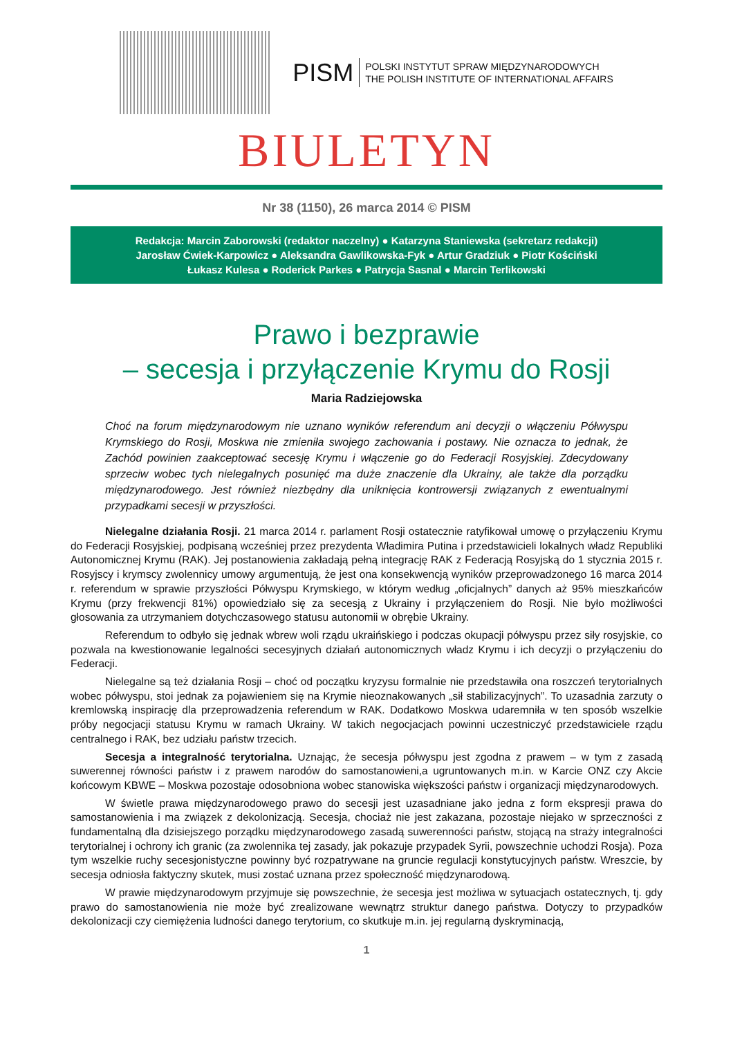PISM
POLSKI INSTYTUT SPRAW MIĘDZYNARODOWYCH
THE POLISH INSTITUTE OF INTERNATIONAL AFFAIRS
BIULETYN
Nr 38 (1150), 26 marca 2014 © PISM
Redakcja: Marcin Zaborowski (redaktor naczelny) ● Katarzyna Staniewska (sekretarz redakcji)
Jarosław Ćwiek-Karpowicz ● Aleksandra Gawlikowska-Fyk ● Artur Gradziuk ● Piotr Kościński
Łukasz Kulesa ● Roderick Parkes ● Patrycja Sasnal ● Marcin Terlikowski
Prawo i bezprawie
– secesja i przyłączenie Krymu do Rosji
Maria Radziejowska
Choć na forum międzynarodowym nie uznano wyników referendum ani decyzji o włączeniu Półwyspu Krymskiego do Rosji, Moskwa nie zmieniła swojego zachowania i postawy. Nie oznacza to jednak, że Zachód powinien zaakceptować secesję Krymu i włączenie go do Federacji Rosyjskiej. Zdecydowany sprzeciw wobec tych nielegalnych posunięć ma duże znaczenie dla Ukrainy, ale także dla porządku międzynarodowego. Jest również niezbędny dla uniknięcia kontrowersji związanych z ewentualnymi przypadkami secesji w przyszłości.
Nielegalne działania Rosji. 21 marca 2014 r. parlament Rosji ostatecznie ratyfikował umowę o przyłączeniu Krymu do Federacji Rosyjskiej, podpisaną wcześniej przez prezydenta Władimira Putina i przedstawicieli lokalnych władz Republiki Autonomicznej Krymu (RAK). Jej postanowienia zakładają pełną integrację RAK z Federacją Rosyjską do 1 stycznia 2015 r. Rosyjscy i krymscy zwolennicy umowy argumentują, że jest ona konsekwencją wyników przeprowadzonego 16 marca 2014 r. referendum w sprawie przyszłości Półwyspu Krymskiego, w którym według „oficjalnych” danych aż 95% mieszkańców Krymu (przy frekwencji 81%) opowiedziało się za secesją z Ukrainy i przyłączeniem do Rosji. Nie było możliwości głosowania za utrzymaniem dotychczasowego statusu autonomii w obrębie Ukrainy.
Referendum to odbyło się jednak wbrew woli rządu ukraińskiego i podczas okupacji półwyspu przez siły rosyjskie, co pozwala na kwestionowanie legalności secesyjnych działań autonomicznych władz Krymu i ich decyzji o przyłączeniu do Federacji.
Nielegalne są też działania Rosji – choć od początku kryzysu formalnie nie przedstawiła ona roszczeń terytorialnych wobec półwyspu, stoi jednak za pojawieniem się na Krymie nieoznakowanych „sił stabilizacyjnych”. To uzasadnia zarzuty o kremlowską inspirację dla przeprowadzenia referendum w RAK. Dodatkowo Moskwa udaremniła w ten sposób wszelkie próby negocjacji statusu Krymu w ramach Ukrainy. W takich negocjacjach powinni uczestniczyć przedstawiciele rządu centralnego i RAK, bez udziału państw trzecich.
Secesja a integralność terytorialna. Uznając, że secesja półwyspu jest zgodna z prawem – w tym z zasadą suwerennej równości państw i z prawem narodów do samostanowieni,a ugruntowanych m.in. w Karcie ONZ czy Akcie końcowym KBWE – Moskwa pozostaje odosobniona wobec stanowiska większości państw i organizacji międzynarodowych.
W świetle prawa międzynarodowego prawo do secesji jest uzasadniane jako jedna z form ekspresji prawa do samostanowienia i ma związek z dekolonizacją. Secesja, chociaż nie jest zakazana, pozostaje niejako w sprzeczności z fundamentalną dla dzisiejszego porządku międzynarodowego zasadą suwerenności państw, stojącą na straży integralności terytorialnej i ochrony ich granic (za zwolennika tej zasady, jak pokazuje przypadek Syrii, powszechnie uchodzi Rosja). Poza tym wszelkie ruchy secesjonistyczne powinny być rozpatrywane na gruncie regulacji konstytucyjnych państw. Wreszcie, by secesja odniosła faktyczny skutek, musi zostać uznana przez społeczność międzynarodową.
W prawie międzynarodowym przyjmuje się powszechnie, że secesja jest możliwa w sytuacjach ostatecznych, tj. gdy prawo do samostanowienia nie może być zrealizowane wewnątrz struktur danego państwa. Dotyczy to przypadków dekolonizacji czy ciemiężenia ludności danego terytorium, co skutkuje m.in. jej regularną dyskryminacją,
1